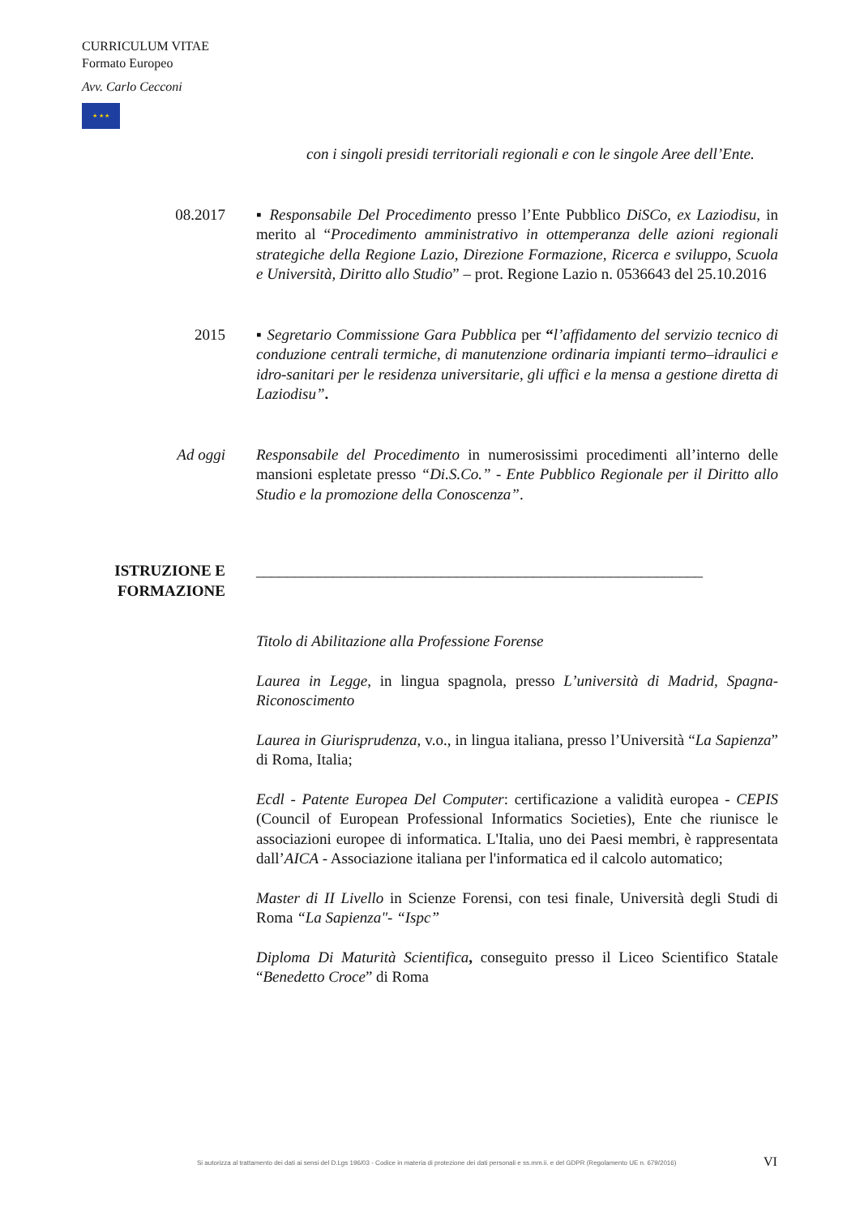CURRICULUM VITAE
Formato Europeo
Avv. Carlo Cecconi
★ ★ ★
con i singoli presidi territoriali regionali e con le singole Aree dell’Ente.
08.2017 ▪ Responsabile Del Procedimento presso l’Ente Pubblico DiSCo, ex Laziodisu, in merito al “Procedimento amministrativo in ottemperanza delle azioni regionali strategiche della Regione Lazio, Direzione Formazione, Ricerca e sviluppo, Scuola e Università, Diritto allo Studio” – prot. Regione Lazio n. 0536643 del 25.10.2016
2015 ▪ Segretario Commissione Gara Pubblica per “l’affidamento del servizio tecnico di conduzione centrali termiche, di manutenzione ordinaria impianti termo–idraulici e idro-sanitari per le residenza universitarie, gli uffici e la mensa a gestione diretta di Laziodisu”.
Ad oggi Responsabile del Procedimento in numerosissimi procedimenti all’interno delle mansioni espletate presso “Di.S.Co.” - Ente Pubblico Regionale per il Diritto allo Studio e la promozione della Conoscenza”.
ISTRUZIONE E FORMAZIONE
__________________________________________________________
Titolo di Abilitazione alla Professione Forense
Laurea in Legge, in lingua spagnola, presso L’università di Madrid, Spagna-Riconoscimento
Laurea in Giurisprudenza, v.o., in lingua italiana, presso l’Università “La Sapienza” di Roma, Italia;
Ecdl - Patente Europea Del Computer: certificazione a validità europea - CEPIS (Council of European Professional Informatics Societies), Ente che riunisce le associazioni europee di informatica. L'Italia, uno dei Paesi membri, è rappresentata dall’AICA - Associazione italiana per l'informatica ed il calcolo automatico;
Master di II Livello in Scienze Forensi, con tesi finale, Università degli Studi di Roma “La Sapienza"- “Ispc”
Diploma Di Maturità Scientifica, conseguito presso il Liceo Scientifico Statale “Benedetto Croce” di Roma
Si autorizza al trattamento dei dati ai sensi del D.Lgs 196/03 - Codice in materia di protezione dei dati personali e ss.mm.ii. e del GDPR (Regolamento UE n. 679/2016)
VI